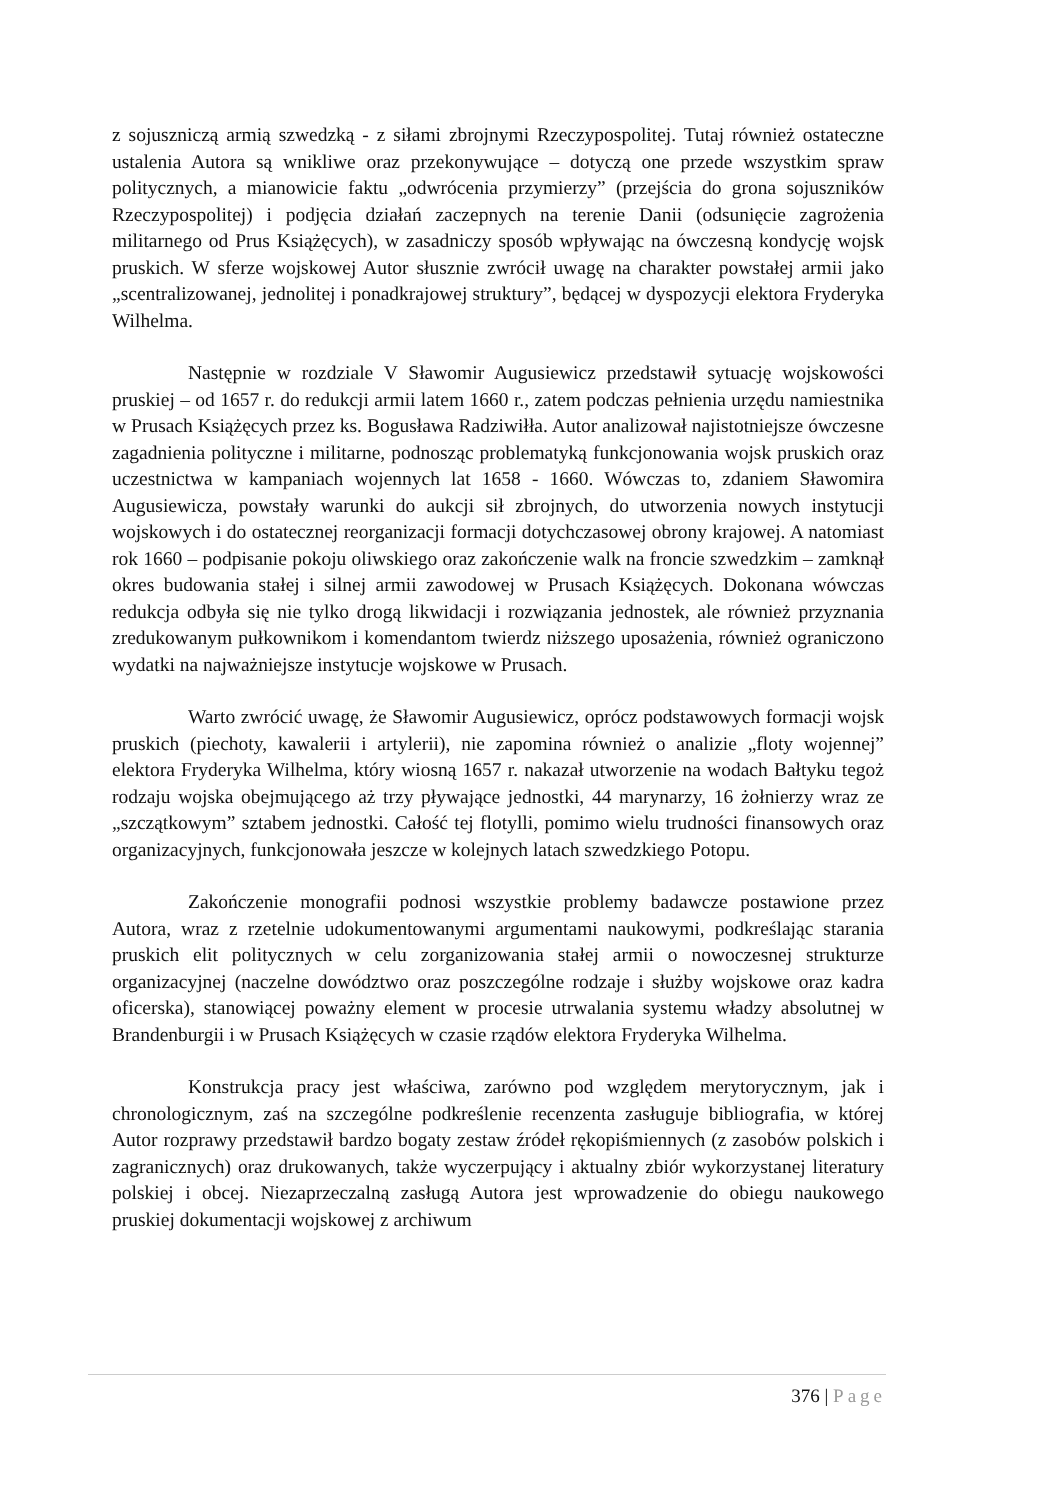z sojuszniczą armią szwedzką - z siłami zbrojnymi Rzeczypospolitej. Tutaj również ostateczne ustalenia Autora są wnikliwe oraz przekonywujące – dotyczą one przede wszystkim spraw politycznych, a mianowicie faktu „odwrócenia przymierzy” (przejścia do grona sojuszników Rzeczypospolitej) i podjęcia działań zaczepnych na terenie Danii (odsunięcie zagrożenia militarnego od Prus Książęcych), w zasadniczy sposób wpływając na ówczesną kondycję wojsk pruskich. W sferze wojskowej Autor słusznie zwrócił uwagę na charakter powstałej armii jako „scentralizowanej, jednolitej i ponadkrajowej struktury”, będącej w dyspozycji elektora Fryderyka Wilhelma.
Następnie w rozdziale V Sławomir Augusiewicz przedstawił sytuację wojskowości pruskiej – od 1657 r. do redukcji armii latem 1660 r., zatem podczas pełnienia urzędu namiestnika w Prusach Książęcych przez ks. Bogusława Radziwiłła. Autor analizował najistotniejsze ówczesne zagadnienia polityczne i militarne, podnosząc problematyką funkcjonowania wojsk pruskich oraz uczestnictwa w kampaniach wojennych lat 1658 - 1660. Wówczas to, zdaniem Sławomira Augusiewicza, powstały warunki do aukcji sił zbrojnych, do utworzenia nowych instytucji wojskowych i do ostatecznej reorganizacji formacji dotychczasowej obrony krajowej. A natomiast rok 1660 – podpisanie pokoju oliwskiego oraz zakończenie walk na froncie szwedzkim – zamknął okres budowania stałej i silnej armii zawodowej w Prusach Książęcych. Dokonana wówczas redukcja odbyła się nie tylko drogą likwidacji i rozwiązania jednostek, ale również przyznania zredukowanym pułkownikom i komendantom twierdz niższego uposażenia, również ograniczono wydatki na najważniejsze instytucje wojskowe w Prusach.
Warto zwrócić uwagę, że Sławomir Augusiewicz, oprócz podstawowych formacji wojsk pruskich (piechoty, kawalerii i artylerii), nie zapomina również o analizie „floty wojennej” elektora Fryderyka Wilhelma, który wiosną 1657 r. nakazał utworzenie na wodach Bałtyku tegoż rodzaju wojska obejmującego aż trzy pływające jednostki, 44 marynarzy, 16 żołnierzy wraz ze „szczątkowym” sztabem jednostki. Całość tej flotylli, pomimo wielu trudności finansowych oraz organizacyjnych, funkcjonowała jeszcze w kolejnych latach szwedzkiego Potopu.
Zakończenie monografii podnosi wszystkie problemy badawcze postawione przez Autora, wraz z rzetelnie udokumentowanymi argumentami naukowymi, podkreślając starania pruskich elit politycznych w celu zorganizowania stałej armii o nowoczesnej strukturze organizacyjnej (naczelne dowództwo oraz poszczególne rodzaje i służby wojskowe oraz kadra oficerska), stanowiącej poważny element w procesie utrwalania systemu władzy absolutnej w Brandenburgii i w Prusach Książęcych w czasie rządów elektora Fryderyka Wilhelma.
Konstrukcja pracy jest właściwa, zarówno pod względem merytorycznym, jak i chronologicznym, zaś na szczególne podkreślenie recenzenta zasługuje bibliografia, w której Autor rozprawy przedstawił bardzo bogaty zestaw źródeł rękopiśmiennych (z zasobów polskich i zagranicznych) oraz drukowanych, także wyczerpujący i aktualny zbiór wykorzystanej literatury polskiej i obcej. Niezaprzeczalną zasługą Autora jest wprowadzenie do obiegu naukowego pruskiej dokumentacji wojskowej z archiwum
376 | Page